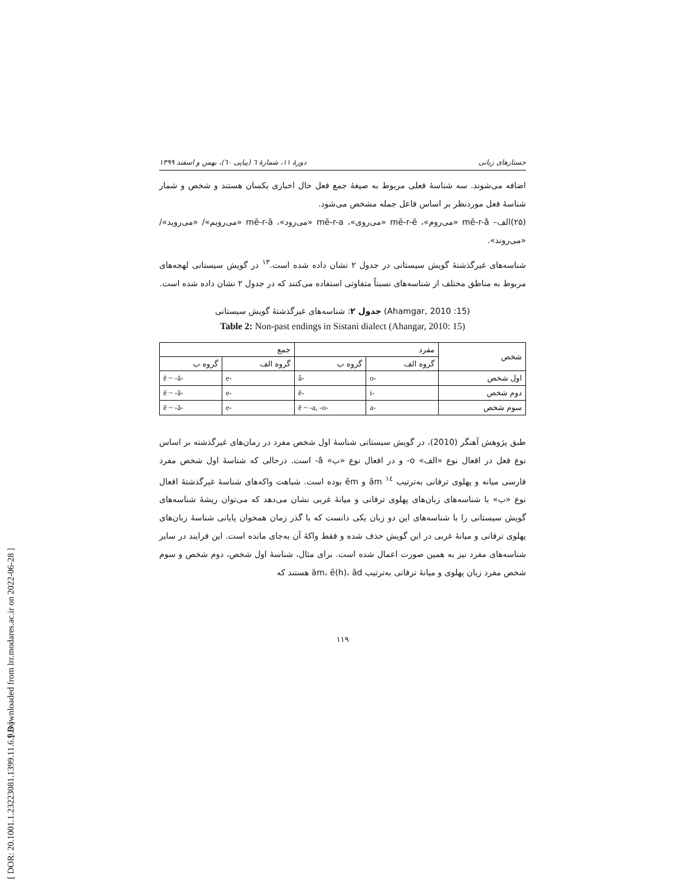[ Downloaded from lrr.modares.ac.ir on 2022-06-28 ]
[ DOR: 20.1001.1.23223081.1399.11.6.9.8 ]
دورهٔ ۱۱، شمارهٔ ٦ (پیاپی ٦٠)، بهمن و اسفند ۱۳۹۹ جستارهای زبانی
اضافه می‌شوند. سه شناسهٔ فعلی مربوط به صیغهٔ جمع فعل حال اخباری یکسان هستند و شخص و شمار شناسهٔ فعل موردنظر بر اساس فاعل جمله مشخص می‌شود.
(۲۵)الف– mē-r-â «می‌روم»، mē-r-ē «می‌روی»، mē-r-a «می‌رود»، mē-r-ā «می‌رویم»/ «می‌روید»/ «می‌روند».
شناسه‌های غیرگذشتهٔ گویش سیستانی در جدول ۲ نشان داده شده است.<sup>۱۳</sup> در گویش سیستانی لهجه‌های مربوط به مناطق مختلف از شناسه‌های نسبتاً متفاوتی استفاده می‌کنند که در جدول ۲ نشان داده شده است.
جدول ۲: شناسه‌های غیرگذشتهٔ گویش سیستانی (Ahamgar, 2010 :15)
Table 2: Non-past endings in Sistani dialect (Ahangar, 2010: 15)
| شخص | مفرد | | جمع | |
| --- | --- | --- | --- | --- |
| | گروه الف | گروه ب | گروه الف | گروه ب |
| اول شخص | -o | -â | -e | -ē ~ -ā |
| دوم شخص | -i | -ē | -e | -ē ~ -ā |
| سوم شخص | -a | -ē ~ -a, -o | -e | -ē ~ -ā |
طبق پژوهش آهنگر (2010)، در گویش سیستانی شناسهٔ اول شخص مفرد در زمان‌های غیرگذشته بر اساس نوع فعل در افعال نوع «الف» o- و در افعال نوع «ب» â- است. درحالی که شناسهٔ اول شخص مفرد فارسی میانه و پهلوی ترفانی به‌ترتیب <sup>۱٤</sup> ām و ēm بوده است. شباهت واکه‌های شناسهٔ غیرگذشتهٔ افعال نوع «ب» با شناسه‌های زبان‌های پهلوی ترفانی و میانهٔ غربی نشان می‌دهد که می‌توان ریشهٔ شناسه‌های گویش سیستانی را با شناسه‌های این دو زبان یکی دانست که با گذر زمان همخوان پایانی شناسهٔ زبان‌های پهلوی ترفانی و میانهٔ غربی در این گویش حذف شده و فقط واکهٔ آن به‌جای مانده است. این فرایند در سایر شناسه‌های مفرد نیز به همین صورت اعمال شده است. برای مثال، شناسهٔ اول شخص، دوم شخص و سوم شخص مفرد زبان پهلوی و میانهٔ ترفانی به‌ترتیب ām، ē(h)، ād هستند که
۱۱۹